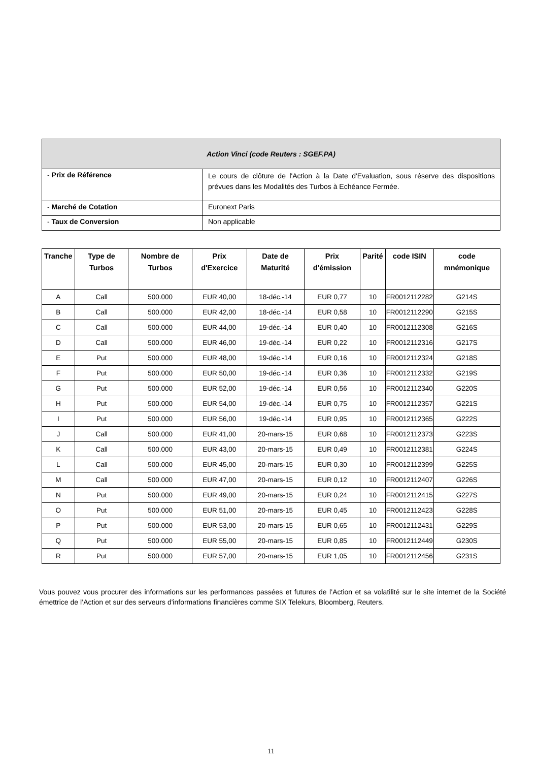| Action Vinci (code Reuters : SGEF.PA) | |
| - Prix de Référence | Le cours de clôture de l'Action à la Date d'Evaluation, sous réserve des dispositions prévues dans les Modalités des Turbos à Echéance Fermée. |
| - Marché de Cotation | Euronext Paris |
| - Taux de Conversion | Non applicable |
| Tranche | Type de Turbos | Nombre de Turbos | Prix d'Exercice | Date de Maturité | Prix d'émission | Parité | code ISIN | code mnémonique |
| --- | --- | --- | --- | --- | --- | --- | --- | --- |
| A | Call | 500.000 | EUR 40,00 | 18-déc.-14 | EUR 0,77 | 10 | FR0012112282 | G214S |
| B | Call | 500.000 | EUR 42,00 | 18-déc.-14 | EUR 0,58 | 10 | FR0012112290 | G215S |
| C | Call | 500.000 | EUR 44,00 | 19-déc.-14 | EUR 0,40 | 10 | FR0012112308 | G216S |
| D | Call | 500.000 | EUR 46,00 | 19-déc.-14 | EUR 0,22 | 10 | FR0012112316 | G217S |
| E | Put | 500.000 | EUR 48,00 | 19-déc.-14 | EUR 0,16 | 10 | FR0012112324 | G218S |
| F | Put | 500.000 | EUR 50,00 | 19-déc.-14 | EUR 0,36 | 10 | FR0012112332 | G219S |
| G | Put | 500.000 | EUR 52,00 | 19-déc.-14 | EUR 0,56 | 10 | FR0012112340 | G220S |
| H | Put | 500.000 | EUR 54,00 | 19-déc.-14 | EUR 0,75 | 10 | FR0012112357 | G221S |
| I | Put | 500.000 | EUR 56,00 | 19-déc.-14 | EUR 0,95 | 10 | FR0012112365 | G222S |
| J | Call | 500.000 | EUR 41,00 | 20-mars-15 | EUR 0,68 | 10 | FR0012112373 | G223S |
| K | Call | 500.000 | EUR 43,00 | 20-mars-15 | EUR 0,49 | 10 | FR0012112381 | G224S |
| L | Call | 500.000 | EUR 45,00 | 20-mars-15 | EUR 0,30 | 10 | FR0012112399 | G225S |
| M | Call | 500.000 | EUR 47,00 | 20-mars-15 | EUR 0,12 | 10 | FR0012112407 | G226S |
| N | Put | 500.000 | EUR 49,00 | 20-mars-15 | EUR 0,24 | 10 | FR0012112415 | G227S |
| O | Put | 500.000 | EUR 51,00 | 20-mars-15 | EUR 0,45 | 10 | FR0012112423 | G228S |
| P | Put | 500.000 | EUR 53,00 | 20-mars-15 | EUR 0,65 | 10 | FR0012112431 | G229S |
| Q | Put | 500.000 | EUR 55,00 | 20-mars-15 | EUR 0,85 | 10 | FR0012112449 | G230S |
| R | Put | 500.000 | EUR 57,00 | 20-mars-15 | EUR 1,05 | 10 | FR0012112456 | G231S |
Vous pouvez vous procurer des informations sur les performances passées et futures de l’Action et sa volatilité sur le site internet de la Société émettrice de l’Action et sur des serveurs d'informations financières comme SIX Telekurs, Bloomberg, Reuters.
11